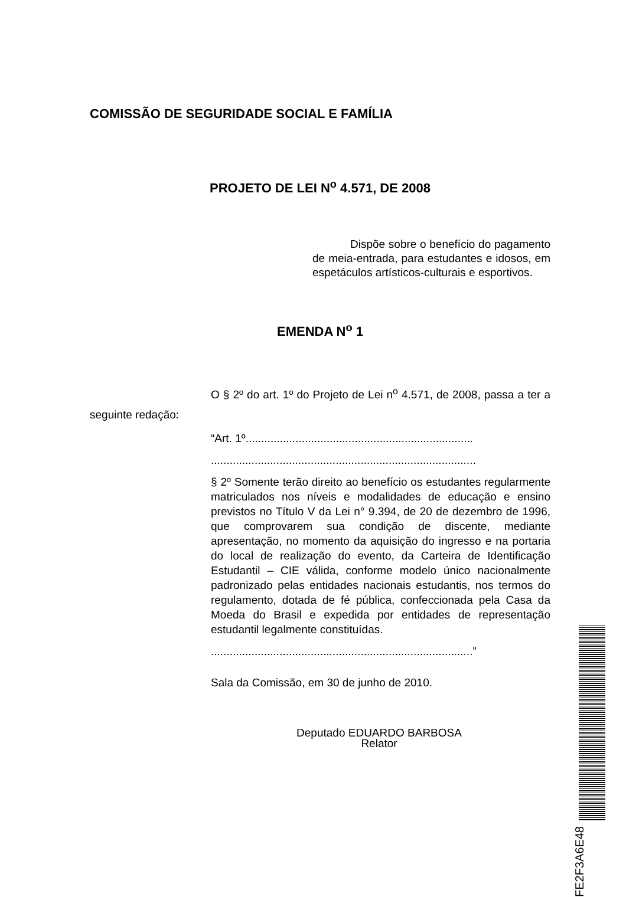COMISSÃO DE SEGURIDADE SOCIAL E FAMÍLIA
PROJETO DE LEI N<sup>o</sup> 4.571, DE 2008
Dispõe sobre o benefício do pagamento de meia-entrada, para estudantes e idosos, em espetáculos artísticos-culturais e esportivos.
EMENDA N<sup>o</sup> 1
O § 2º do art. 1º do Projeto de Lei n<sup>o</sup> 4.571, de 2008, passa a ter a seguinte redação:
“Art. 1º.........................................................................
.....................................................................................
§ 2º Somente terão direito ao benefício os estudantes regularmente matriculados nos níveis e modalidades de educação e ensino previstos no Título V da Lei n° 9.394, de 20 de dezembro de 1996, que comprovarem sua condição de discente, mediante apresentação, no momento da aquisição do ingresso e na portaria do local de realização do evento, da Carteira de Identificação Estudantil – CIE válida, conforme modelo único nacionalmente padronizado pelas entidades nacionais estudantis, nos termos do regulamento, dotada de fé pública, confeccionada pela Casa da Moeda do Brasil e expedida por entidades de representação estudantil legalmente constituídas.
....................................................................................”
Sala da Comissão, em 30 de junho de 2010.
Deputado EDUARDO BARBOSA
Relator
FE2F3A6E48